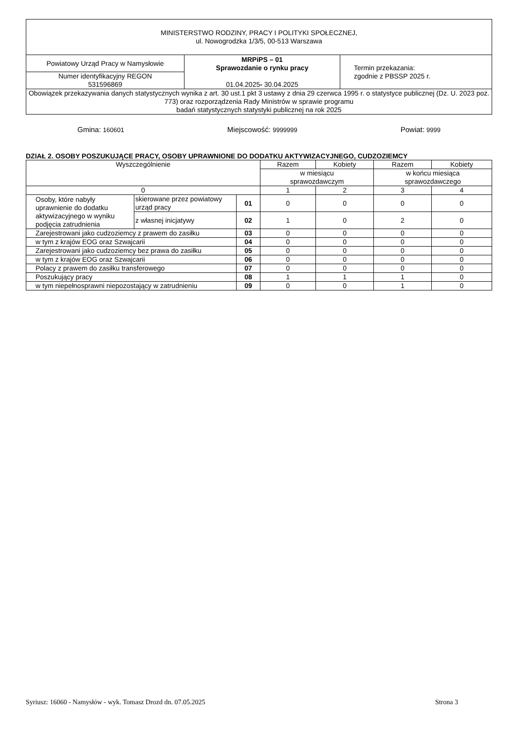| MINISTERSTWO RODZINY, PRACY I POLITYKI SPOŁECZNEJ, ul. Nowogrodzka 1/3/5, 00-513 Warszawa | | |
| Powiatowy Urząd Pracy w Namysłowie | MRPiPS – 01 Sprawozdanie o rynku pracy 01.04.2025 - 30.04.2025 | Termin przekazania: zgodnie z PBSSP 2025 r. |
| Numer identyfikacyjny REGON 531596869 | | |
| Obowiązek przekazywania danych statystycznych wynika z art. 30 ust.1 pkt 3 ustawy z dnia 29 czerwca 1995 r. o statystyce publicznej (Dz. U. 2023 poz. 773) oraz rozporządzenia Rady Ministrów w sprawie programu badań statystycznych statystyki publicznej na rok 2025 | | |
Gmina: 160601 Miejscowość: 9999999 Powiat: 9999
DZIAŁ 2. OSOBY POSZUKUJĄCE PRACY, OSOBY UPRAWNIONE DO DODATKU AKTYWIZACYJNEGO, CUDZOZIEMCY
| Wyszczególnienie | | | Razem | Kobiety | Razem | Kobiety |
| --- | --- | --- | --- | --- | --- | --- |
| | | | w miesiącu sprawozdawczym | | w końcu miesiąca sprawozdawczego | |
| 0 | | | 1 | 2 | 3 | 4 |
| Osoby, które nabyły uprawnienie do dodatku aktywizacyjnego w wyniku podjęcia zatrudnienia | skierowane przez powiatowy urząd pracy | 01 | 0 | 0 | 0 | 0 |
| | z własnej inicjatywy | 02 | 1 | 0 | 2 | 0 |
| Zarejestrowani jako cudzoziemcy z prawem do zasiłku | | 03 | 0 | 0 | 0 | 0 |
| w tym z krajów EOG oraz Szwajcarii | | 04 | 0 | 0 | 0 | 0 |
| Zarejestrowani jako cudzoziemcy bez prawa do zasiłku | | 05 | 0 | 0 | 0 | 0 |
| w tym z krajów EOG oraz Szwajcarii | | 06 | 0 | 0 | 0 | 0 |
| Polacy z prawem do zasiłku transferowego | | 07 | 0 | 0 | 0 | 0 |
| Poszukujący pracy | | 08 | 1 | 1 | 1 | 0 |
| w tym niepełnosprawni niepozostający w zatrudnieniu | | 09 | 0 | 0 | 1 | 0 |
Syriusz: 16060 - Namysłów - wyk. Tomasz Drozd dn. 07.05.2025 Strona 3